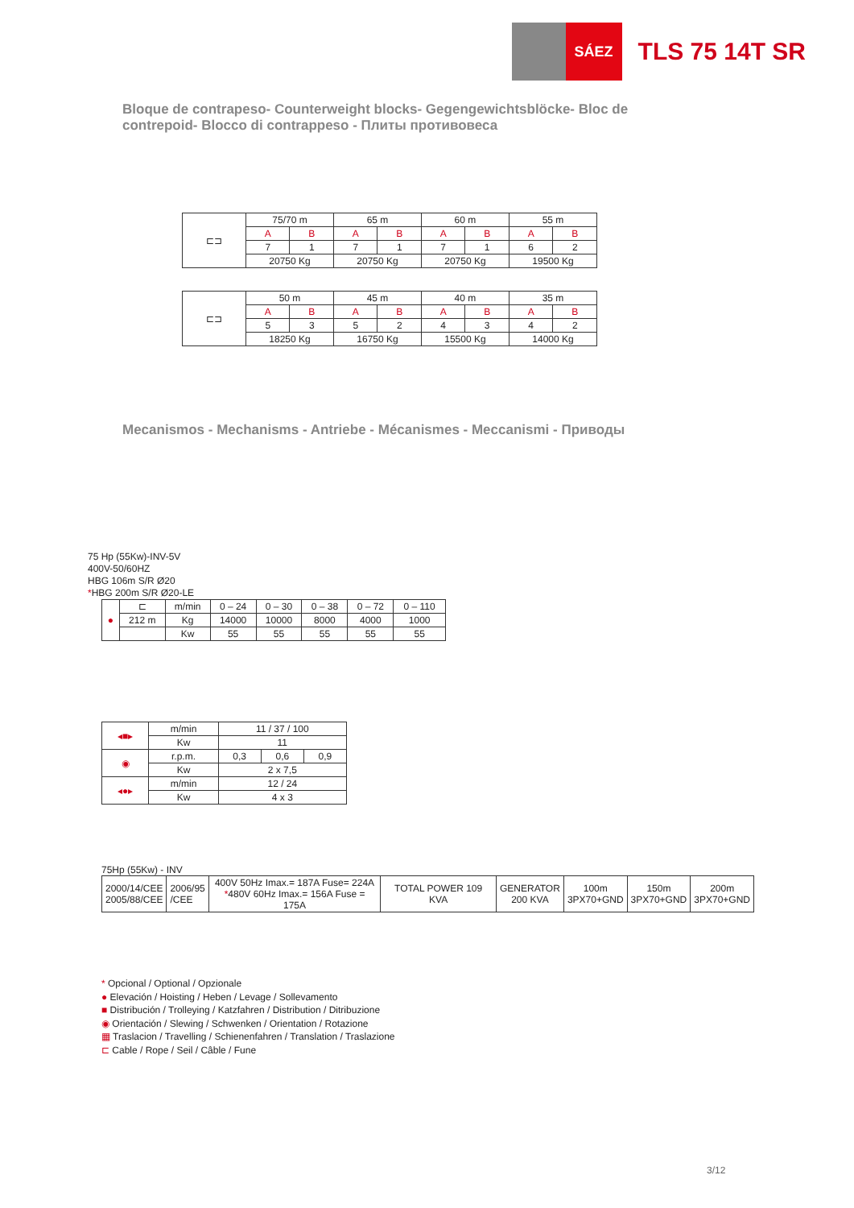SÁEZ
TLS 75 14T SR
Bloque de contrapeso- Counterweight blocks- Gegengewichtsblöcke- Bloc de contrepoid- Blocco di contrappeso - Плиты противовеса
| ⊏⊐ | 75/70 m | | 65 m | | 60 m | | 55 m | |
| | A | B | A | B | A | B | A | B |
| | 7 | 1 | 7 | 1 | 7 | 1 | 6 | 2 |
| | 20750 Kg | | 20750 Kg | | 20750 Kg | | 19500 Kg | |
| ⊏⊐ | 50 m | | 45 m | | 40 m | | 35 m | |
| | A | B | A | B | A | B | A | B |
| | 5 | 3 | 5 | 2 | 4 | 3 | 4 | 2 |
| | 18250 Kg | | 16750 Kg | | 15500 Kg | | 14000 Kg | |
Mecanismos - Mechanisms - Antriebe - Mécanismes - Meccanismi - Приводы
75 Hp (55Kw)-INV-5V
400V-50/60HZ
HBG 106m S/R Ø20
*HBG 200m S/R Ø20-LE
| ● | ⊏ | m/min | 0 – 24 | 0 – 30 | 0 – 38 | 0 – 72 | 0 – 110 |
| | 212 m | Kg | 14000 | 10000 | 8000 | 4000 | 1000 |
| | | Kw | 55 | 55 | 55 | 55 | 55 |
| ◂■▸ | m/min | 11 / 37 / 100 | | |
| | Kw | 11 | | |
| ◉ | r.p.m. | 0,3 | 0,6 | 0,9 |
| | Kw | 2 x 7,5 | | |
| ◂●▸ | m/min | 12 / 24 | | |
| | Kw | 4 x 3 | | |
75Hp (55Kw) - INV
| 2000/14/CEE 2005/88/CEE | 2006/95 /CEE | 400V 50Hz Imax.= 187A Fuse= 224A * 480V 60Hz Imax.= 156A Fuse = 175A | TOTAL POWER 109 KVA | GENERATOR 200 KVA | 100m 3PX70+GND | 150m 3PX70+GND | 200m 3PX70+GND |
* Opcional / Optional / Opzionale
● Elevación / Hoisting / Heben / Levage / Sollevamento
■ Distribución / Trolleying / Katzfahren / Distribution / Ditribuzione
◉ Orientación / Slewing / Schwenken / Orientation / Rotazione
▦ Traslacion / Travelling / Schienenfahren / Translation / Traslazione
⊏ Cable / Rope / Seil / Câble / Fune
3/12